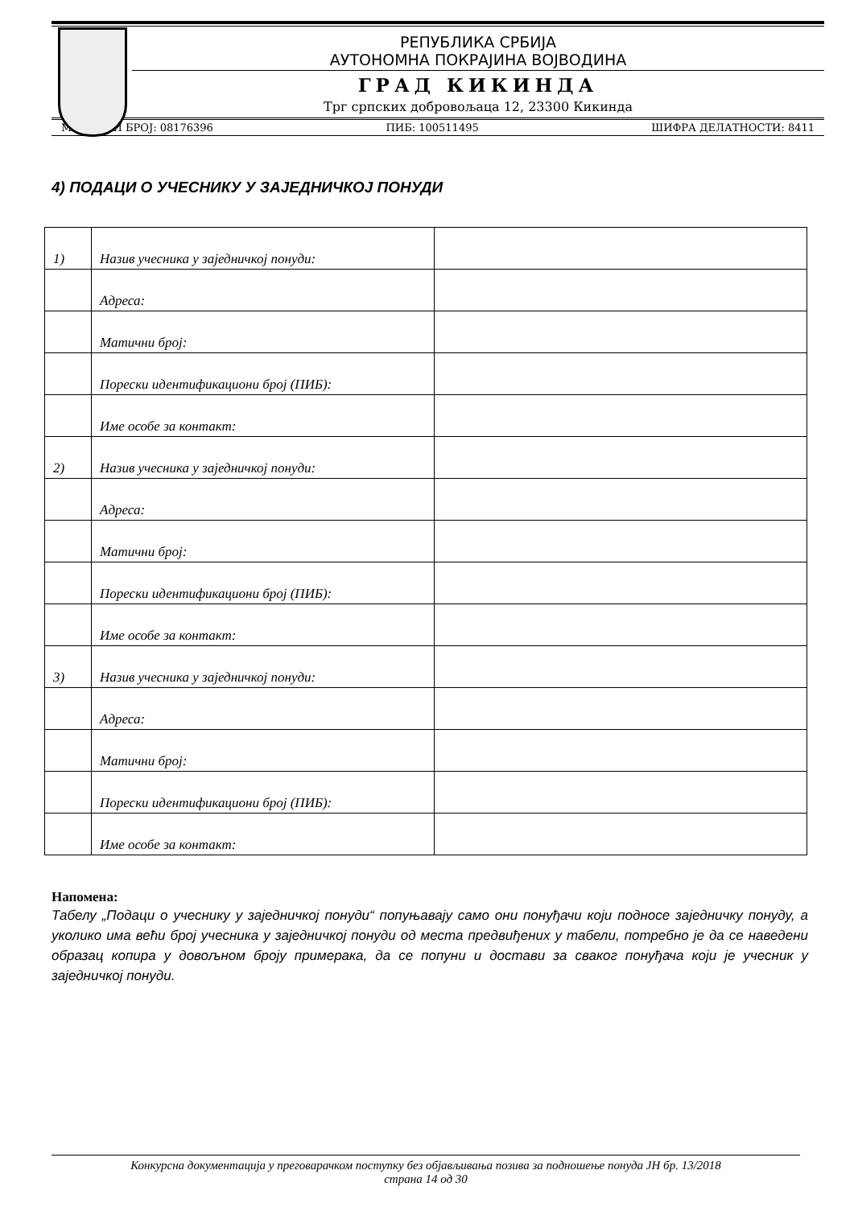РЕПУБЛИКА СРБИЈА
АУТОНОМНА ПОКРАЈИНА ВОЈВОДИНА
ГРАД КИКИНДА
Трг српских добровољаца 12, 23300 Кикинда
МАТИЧНИ БРОЈ: 08176396 ПИБ: 100511495 ШИФРА ДЕЛАТНОСТИ: 8411
4) ПОДАЦИ О УЧЕСНИКУ У ЗАЈЕДНИЧКОЈ ПОНУДИ
| 1) | Назив учесника у заједничкој понуди: | |
| | Адреса: | |
| | Матични број: | |
| | Порески идентификациони број (ПИБ): | |
| | Име особе за контакт: | |
| 2) | Назив учесника у заједничкој понуди: | |
| | Адреса: | |
| | Матични број: | |
| | Порески идентификациони број (ПИБ): | |
| | Име особе за контакт: | |
| 3) | Назив учесника у заједничкој понуди: | |
| | Адреса: | |
| | Матични број: | |
| | Порески идентификациони број (ПИБ): | |
| | Име особе за контакт: | |
Напомена:
Табелу „Подаци о учеснику у заједничкој понуди“ попуњавају само они понуђачи који подносе заједничку понуду, а уколико има већи број учесника у заједничкој понуди од места предвиђених у табели, потребно је да се наведени образац копира у довољном броју примерака, да се попуни и достави за сваког понуђача који је учесник у заједничкој понуди.
Конкурсна документација у преговарачком поступку без објављивања позива за подношење понуда ЈН бр. 13/2018
страна 14 од 30